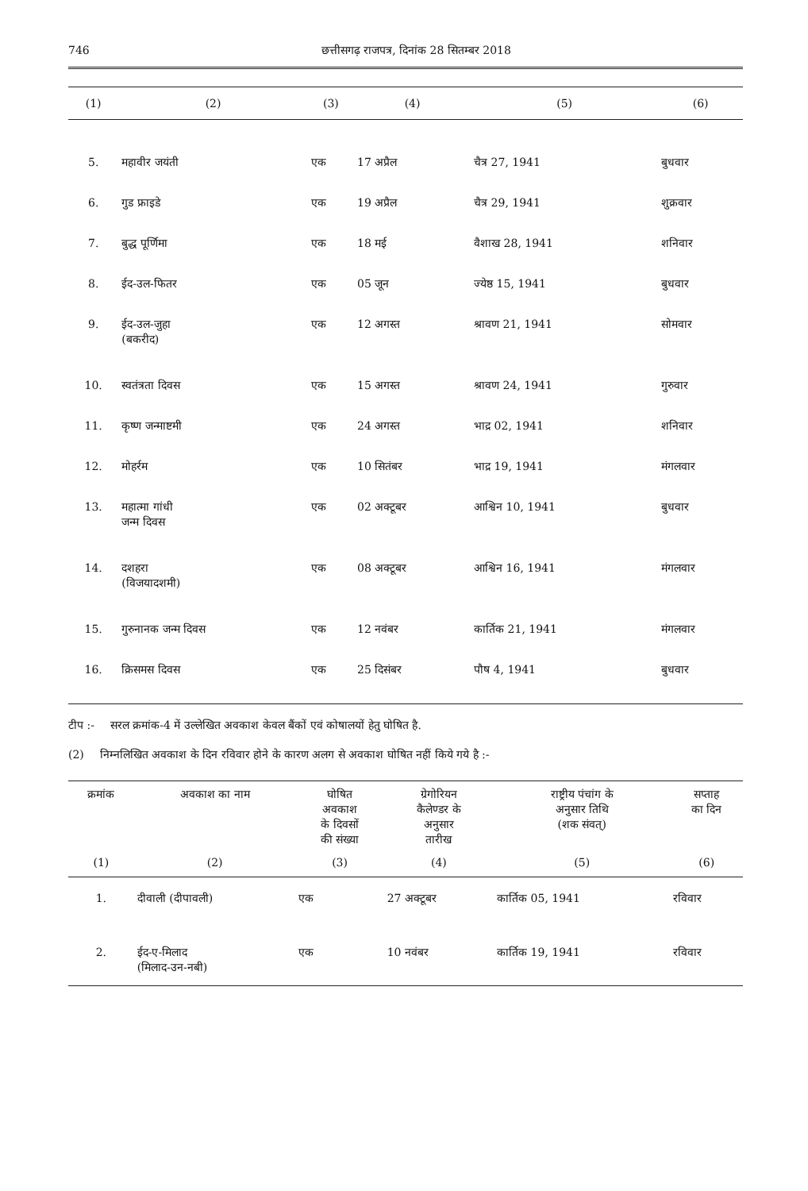746 छत्तीसगढ़ राजपत्र, दिनांक 28 सितम्बर 2018
| (1) | (2) | (3) | (4) | (5) | (6) |
| --- | --- | --- | --- | --- | --- |
| 5. | महावीर जयंती | एक | 17 अप्रैल | चैत्र 27, 1941 | बुधवार |
| 6. | गुड फ्राइडे | एक | 19 अप्रैल | चैत्र 29, 1941 | शुक्रवार |
| 7. | बुद्ध पूर्णिमा | एक | 18 मई | वैशाख 28, 1941 | शनिवार |
| 8. | ईद-उल-फितर | एक | 05 जून | ज्येष्ठ 15, 1941 | बुधवार |
| 9. | ईद-उल-जुहा (बकरीद) | एक | 12 अगस्त | श्रावण 21, 1941 | सोमवार |
| 10. | स्वतंत्रता दिवस | एक | 15 अगस्त | श्रावण 24, 1941 | गुरुवार |
| 11. | कृष्ण जन्माष्टमी | एक | 24 अगस्त | भाद्र 02, 1941 | शनिवार |
| 12. | मोहर्रम | एक | 10 सितंबर | भाद्र 19, 1941 | मंगलवार |
| 13. | महात्मा गांधी जन्म दिवस | एक | 02 अक्टूबर | आश्विन 10, 1941 | बुधवार |
| 14. | दशहरा (विजयादशमी) | एक | 08 अक्टूबर | आश्विन 16, 1941 | मंगलवार |
| 15. | गुरुनानक जन्म दिवस | एक | 12 नवंबर | कार्तिक 21, 1941 | मंगलवार |
| 16. | क्रिसमस दिवस | एक | 25 दिसंबर | पौष 4, 1941 | बुधवार |
टीप :- सरल क्रमांक-4 में उल्लेखित अवकाश केवल बैंकों एवं कोषालयों हेतु घोषित है.
(2) निम्नलिखित अवकाश के दिन रविवार होने के कारण अलग से अवकाश घोषित नहीं किये गये है :-
| क्रमांक | अवकाश का नाम | घोषित अवकाश के दिवसों की संख्या | ग्रेगोरियन कैलेण्डर के अनुसार तारीख | राष्ट्रीय पंचांग के अनुसार तिथि (शक संवत्) | सप्ताह का दिन |
| --- | --- | --- | --- | --- | --- |
| (1) | (2) | (3) | (4) | (5) | (6) |
| 1. | दीवाली (दीपावली) | एक | 27 अक्टूबर | कार्तिक 05, 1941 | रविवार |
| 2. | ईद-ए-मिलाद (मिलाद-उन-नबी) | एक | 10 नवंबर | कार्तिक 19, 1941 | रविवार |